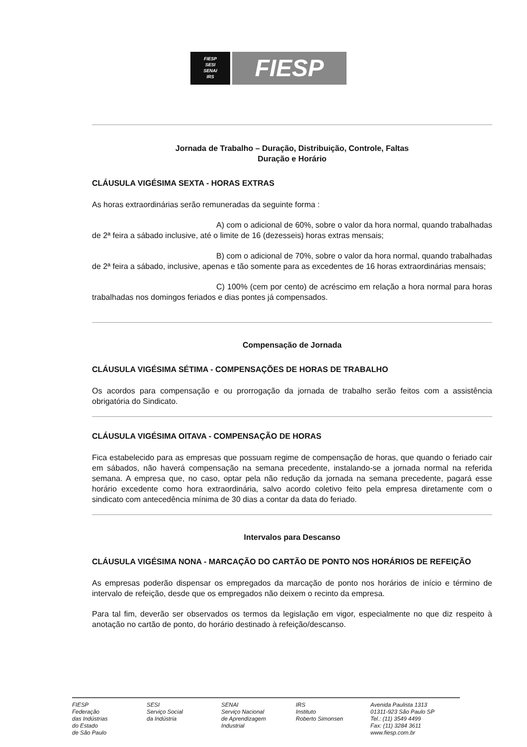FIESP
SESI
SENAI
IRS
FIESP
Jornada de Trabalho – Duração, Distribuição, Controle, Faltas
Duração e Horário
CLÁUSULA VIGÉSIMA SEXTA - HORAS EXTRAS
As horas extraordinárias serão remuneradas da seguinte forma :
A) com o adicional de 60%, sobre o valor da hora normal, quando trabalhadas de 2ª feira a sábado inclusive, até o limite de 16 (dezesseis) horas extras mensais;
B) com o adicional de 70%, sobre o valor da hora normal, quando trabalhadas de 2ª feira a sábado, inclusive, apenas e tão somente para as excedentes de 16 horas extraordinárias mensais;
C) 100% (cem por cento) de acréscimo em relação a hora normal para horas trabalhadas nos domingos feriados e dias pontes já compensados.
Compensação de Jornada
CLÁUSULA VIGÉSIMA SÉTIMA - COMPENSAÇÕES DE HORAS DE TRABALHO
Os acordos para compensação e ou prorrogação da jornada de trabalho serão feitos com a assistência obrigatória do Sindicato.
CLÁUSULA VIGÉSIMA OITAVA - COMPENSAÇÃO DE HORAS
Fica estabelecido para as empresas que possuam regime de compensação de horas, que quando o feriado cair em sábados, não haverá compensação na semana precedente, instalando-se a jornada normal na referida semana. A empresa que, no caso, optar pela não redução da jornada na semana precedente, pagará esse horário excedente como hora extraordinária, salvo acordo coletivo feito pela empresa diretamente com o sindicato com antecedência mínima de 30 dias a contar da data do feriado.
Intervalos para Descanso
CLÁUSULA VIGÉSIMA NONA - MARCAÇÃO DO CARTÃO DE PONTO NOS HORÁRIOS DE REFEIÇÃO
As empresas poderão dispensar os empregados da marcação de ponto nos horários de início e término de intervalo de refeição, desde que os empregados não deixem o recinto da empresa.
Para tal fim, deverão ser observados os termos da legislação em vigor, especialmente no que diz respeito à anotação no cartão de ponto, do horário destinado à refeição/descanso.
FIESP
Federação
das Indústrias
do Estado
de São Paulo
SESI
Serviço Social
da Indústria
SENAI
Serviço Nacional
de Aprendizagem
Industrial
IRS
Instituto
Roberto Simonsen
Avenida Paulista 1313
01311-923 São Paulo SP
Tel.: (11) 3549 4499
Fax: (11) 3284 3611
www.fiesp.com.br